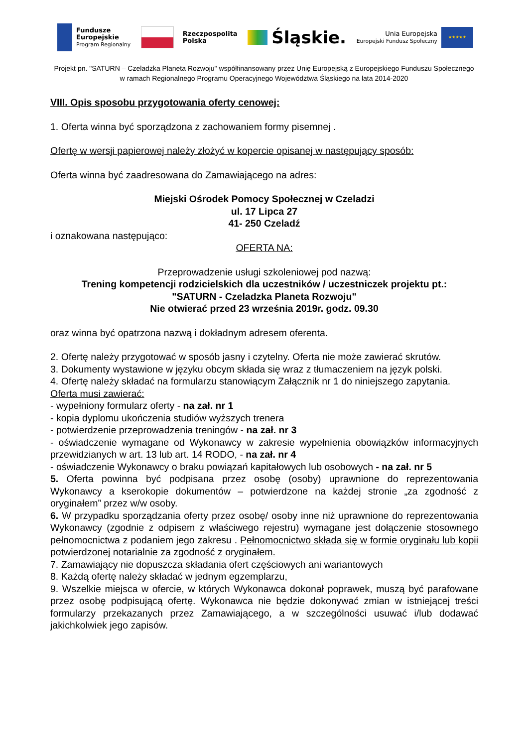Fundusze
Europejskie
Program Regionalny
Rzeczpospolita
Polska
Śląskie.
Unia Europejska
Europejski Fundusz Społeczny
★★★★★
Projekt pn. "SATURN – Czeladzka Planeta Rozwoju" współfinansowany przez Unię Europejską z Europejskiego Funduszu Społecznego
w ramach Regionalnego Programu Operacyjnego Województwa Śląskiego na lata 2014-2020
VIII. Opis sposobu przygotowania oferty cenowej:
1. Oferta winna być sporządzona z zachowaniem formy pisemnej .
Ofertę w wersji papierowej należy złożyć w kopercie opisanej w następujący sposób:
Oferta winna być zaadresowana do Zamawiającego na adres:
Miejski Ośrodek Pomocy Społecznej w Czeladzi
ul. 17 Lipca 27
41- 250 Czeladź
i oznakowana następująco:
OFERTA NA:
Przeprowadzenie usługi szkoleniowej pod nazwą:
Trening kompetencji rodzicielskich dla uczestników / uczestniczek projektu pt.:
"SATURN - Czeladzka Planeta Rozwoju"
Nie otwierać przed 23 września 2019r. godz. 09.30
oraz winna być opatrzona nazwą i dokładnym adresem oferenta.
2. Ofertę należy przygotować w sposób jasny i czytelny. Oferta nie może zawierać skrutów.
3. Dokumenty wystawione w języku obcym składa się wraz z tłumaczeniem na język polski.
4. Ofertę należy składać na formularzu stanowiącym Załącznik nr 1 do niniejszego zapytania.
Oferta musi zawierać:
- wypełniony formularz oferty - na zał. nr 1
- kopia dyplomu ukończenia studiów wyższych trenera
- potwierdzenie przeprowadzenia treningów - na zał. nr 3
- oświadczenie wymagane od Wykonawcy w zakresie wypełnienia obowiązków informacyjnych przewidzianych w art. 13 lub art. 14 RODO, - na zał. nr 4
- oświadczenie Wykonawcy o braku powiązań kapitałowych lub osobowych - na zał. nr 5
5. Oferta powinna być podpisana przez osobę (osoby) uprawnione do reprezentowania Wykonawcy a kserokopie dokumentów – potwierdzone na każdej stronie „za zgodność z oryginałem” przez w/w osoby.
6. W przypadku sporządzania oferty przez osobę/ osoby inne niż uprawnione do reprezentowania Wykonawcy (zgodnie z odpisem z właściwego rejestru) wymagane jest dołączenie stosownego pełnomocnictwa z podaniem jego zakresu . Pełnomocnictwo składa się w formie oryginału lub kopii potwierdzonej notarialnie za zgodność z oryginałem.
7. Zamawiający nie dopuszcza składania ofert częściowych ani wariantowych
8. Każdą ofertę należy składać w jednym egzemplarzu,
9. Wszelkie miejsca w ofercie, w których Wykonawca dokonał poprawek, muszą być parafowane przez osobę podpisującą ofertę. Wykonawca nie będzie dokonywać zmian w istniejącej treści formularzy przekazanych przez Zamawiającego, a w szczególności usuwać i/lub dodawać jakichkolwiek jego zapisów.